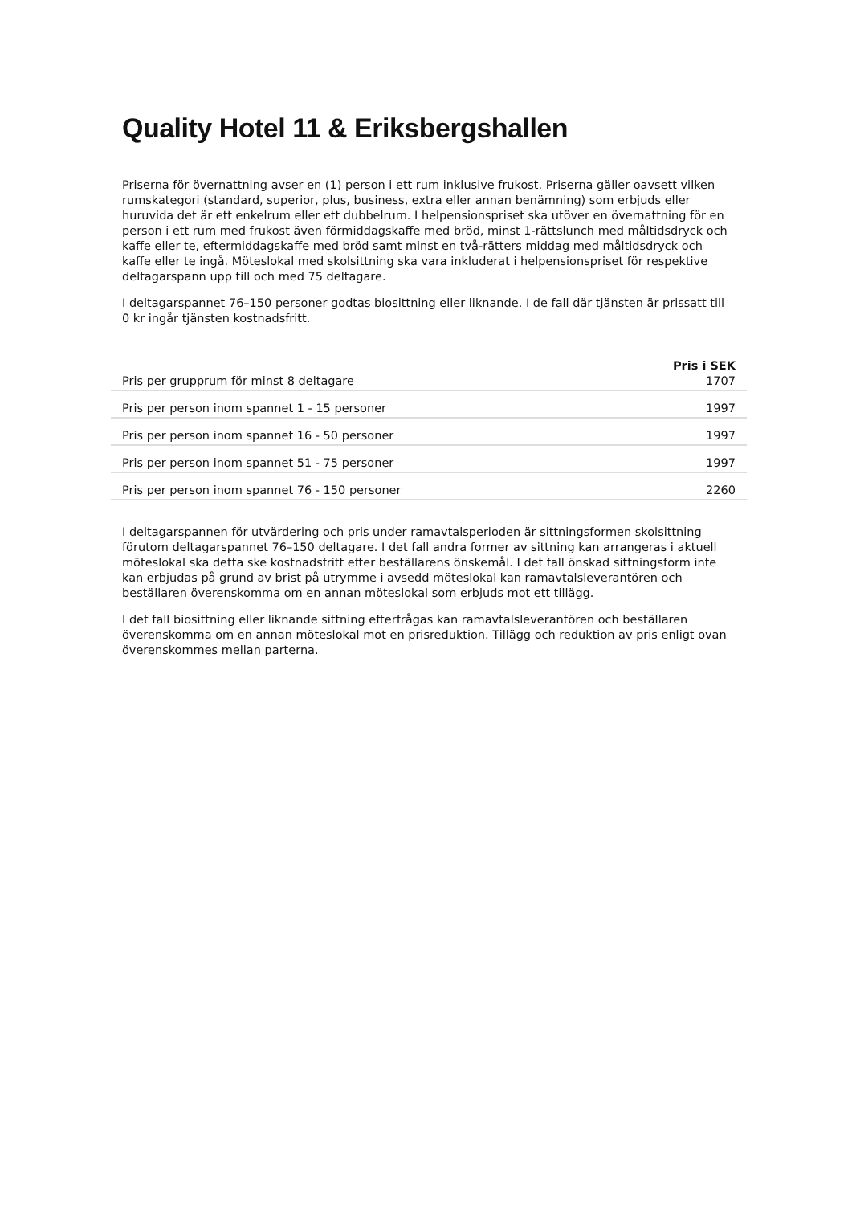Quality Hotel 11 & Eriksbergshallen
Priserna för övernattning avser en (1) person i ett rum inklusive frukost. Priserna gäller oavsett vilken rumskategori (standard, superior, plus, business, extra eller annan benämning) som erbjuds eller huruvida det är ett enkelrum eller ett dubbelrum. I helpensionspriset ska utöver en övernattning för en person i ett rum med frukost även förmiddagskaffe med bröd, minst 1-rättslunch med måltidsdryck och kaffe eller te, eftermiddagskaffe med bröd samt minst en två-rätters middag med måltidsdryck och kaffe eller te ingå. Möteslokal med skolsittning ska vara inkluderat i helpensionspriset för respektive deltagarspann upp till och med 75 deltagare.
I deltagarspannet 76–150 personer godtas biosittning eller liknande. I de fall där tjänsten är prissatt till 0 kr ingår tjänsten kostnadsfritt.
| | Pris i SEK |
| --- | --- |
| Pris per grupprum för minst 8 deltagare | 1707 |
| Pris per person inom spannet 1 - 15 personer | 1997 |
| Pris per person inom spannet 16 - 50 personer | 1997 |
| Pris per person inom spannet 51 - 75 personer | 1997 |
| Pris per person inom spannet 76 - 150 personer | 2260 |
I deltagarspannen för utvärdering och pris under ramavtalsperioden är sittningsformen skolsittning förutom deltagarspannet 76–150 deltagare. I det fall andra former av sittning kan arrangeras i aktuell möteslokal ska detta ske kostnadsfritt efter beställarens önskemål. I det fall önskad sittningsform inte kan erbjudas på grund av brist på utrymme i avsedd möteslokal kan ramavtalsleverantören och beställaren överenskomma om en annan möteslokal som erbjuds mot ett tillägg.
I det fall biosittning eller liknande sittning efterfrågas kan ramavtalsleverantören och beställaren överenskomma om en annan möteslokal mot en prisreduktion. Tillägg och reduktion av pris enligt ovan överenskommes mellan parterna.